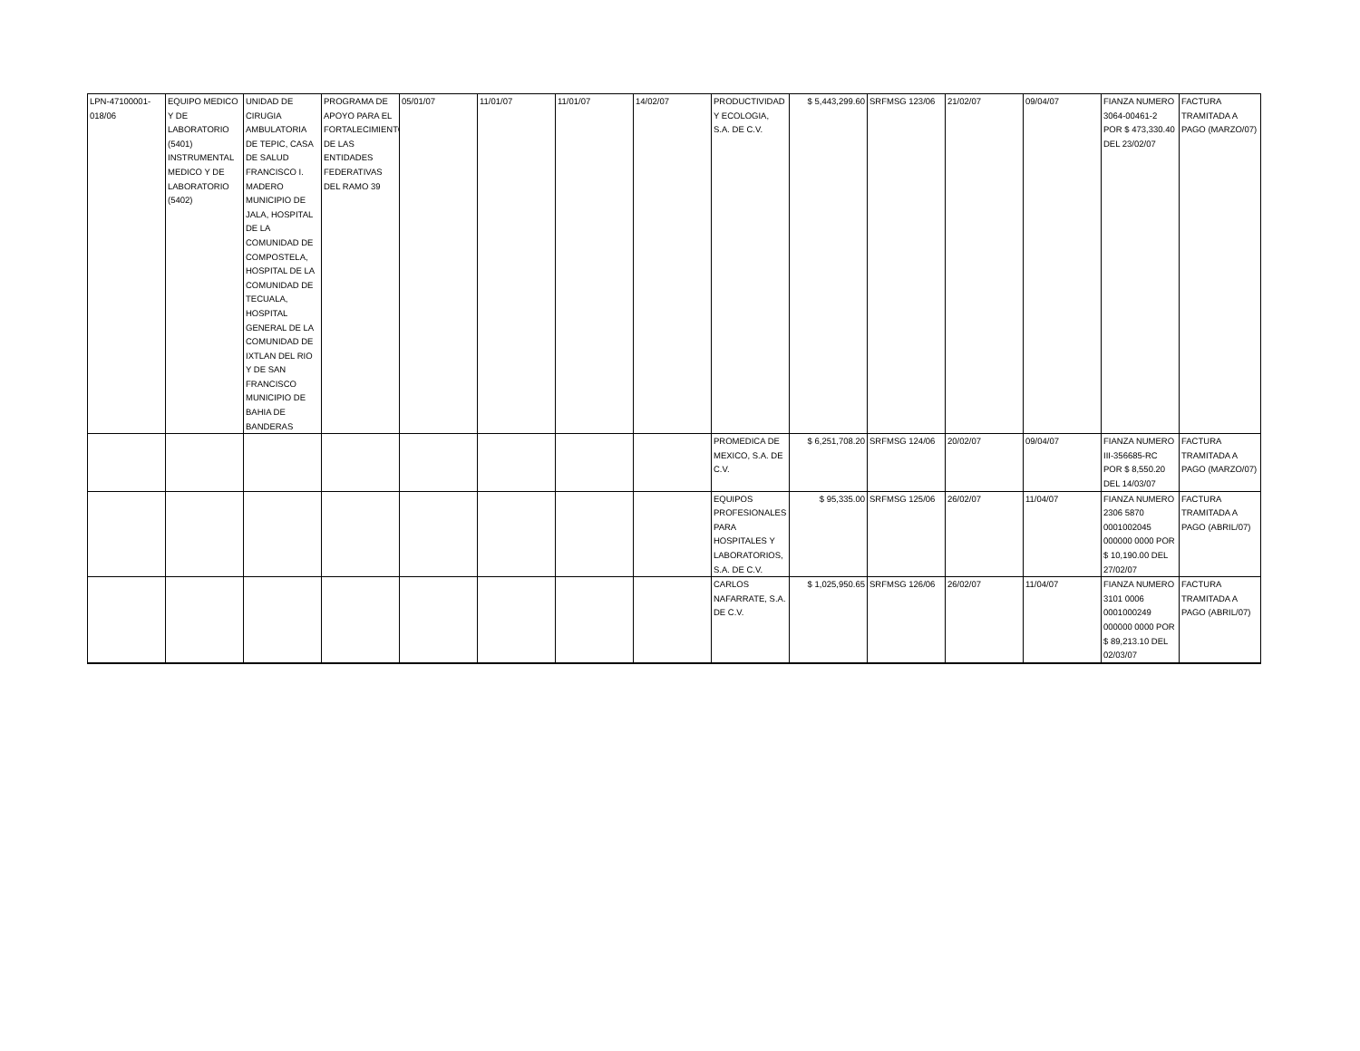| LPN-47100001-018/06 | EQUIPO MEDICO Y DE LABORATORIO (5401) INSTRUMENTAL MEDICO Y DE LABORATORIO (5402) | UNIDAD DE CIRUGIA AMBULATORIA DE TEPIC, CASA DE SALUD FRANCISCO I. MADERO MUNICIPIO DE JALA, HOSPITAL DE LA COMUNIDAD DE COMPOSTELA, HOSPITAL DE LA COMUNIDAD DE TECUALA, HOSPITAL GENERAL DE LA COMUNIDAD DE IXTLAN DEL RIO Y DE SAN FRANCISCO MUNICIPIO DE BAHIA DE BANDERAS | PROGRAMA DE APOYO PARA EL FORTALECIMIENTO DE LAS ENTIDADES FEDERATIVAS DEL RAMO 39 | 05/01/07 | 11/01/07 | 11/01/07 | 14/02/07 | PRODUCTIVIDAD Y ECOLOGIA, S.A. DE C.V. | $ 5,443,299.60 | SRFMSG 123/06 | 21/02/07 | 09/04/07 | FIANZA NUMERO 3064-00461-2 POR $ 473,330.40 DEL 23/02/07 | FACTURA TRAMITADA A PAGO (MARZO/07) |
| | | | | | | | | PROMEDICA DE MEXICO, S.A. DE C.V. | $ 6,251,708.20 | SRFMSG 124/06 | 20/02/07 | 09/04/07 | FIANZA NUMERO III-356685-RC POR $ 8,550.20 DEL 14/03/07 | FACTURA TRAMITADA A PAGO (MARZO/07) |
| | | | | | | | | EQUIPOS PROFESIONALES PARA HOSPITALES Y LABORATORIOS, S.A. DE C.V. | $ 95,335.00 | SRFMSG 125/06 | 26/02/07 | 11/04/07 | FIANZA NUMERO 2306 5870 0001002045 000000 0000 POR $ 10,190.00 DEL 27/02/07 | FACTURA TRAMITADA A PAGO (ABRIL/07) |
| | | | | | | | | CARLOS NAFARRATE, S.A. DE C.V. | $ 1,025,950.65 | SRFMSG 126/06 | 26/02/07 | 11/04/07 | FIANZA NUMERO 3101 0006 0001000249 000000 0000 POR $ 89,213.10 DEL 02/03/07 | FACTURA TRAMITADA A PAGO (ABRIL/07) |